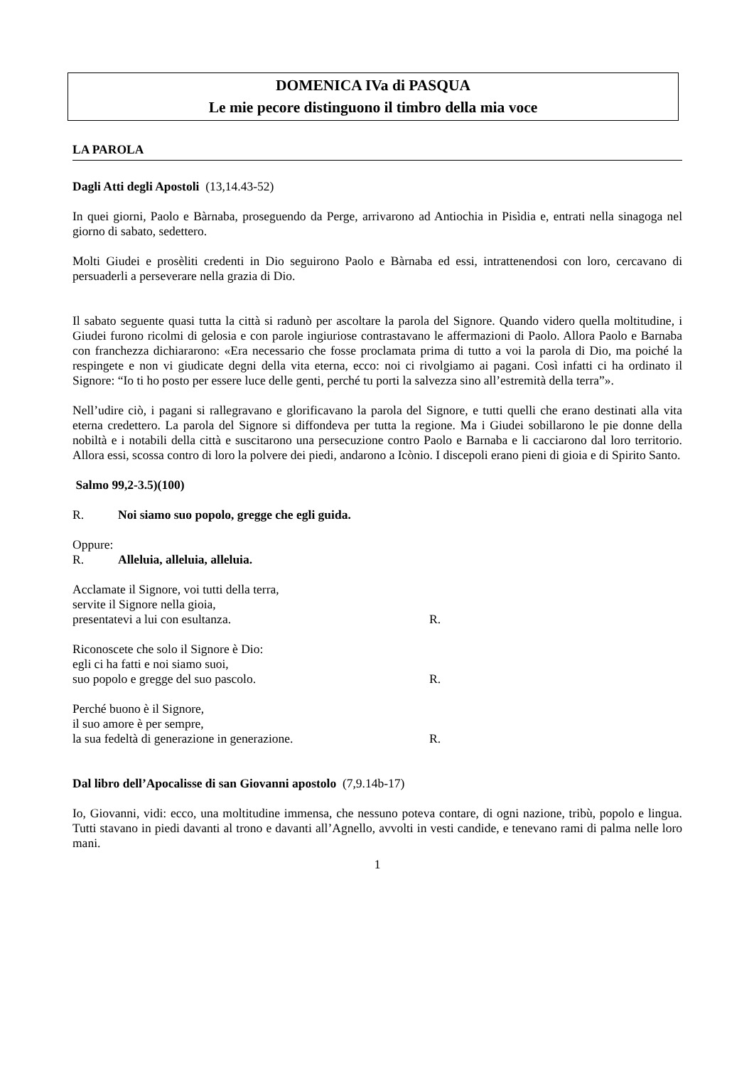DOMENICA IVa di PASQUA
Le mie pecore distinguono il timbro della mia voce
LA PAROLA
Dagli Atti degli Apostoli (13,14.43-52)
In quei giorni, Paolo e Bàrnaba, proseguendo da Perge, arrivarono ad Antiochia in Pisìdia e, entrati nella sinagoga nel giorno di sabato, sedettero.
Molti Giudei e prosèliti credenti in Dio seguirono Paolo e Bàrnaba ed essi, intrattenendosi con loro, cercavano di persuaderli a perseverare nella grazia di Dio.
Il sabato seguente quasi tutta la città si radunò per ascoltare la parola del Signore. Quando videro quella moltitudine, i Giudei furono ricolmi di gelosia e con parole ingiuriose contrastavano le affermazioni di Paolo. Allora Paolo e Barnaba con franchezza dichiararono: «Era necessario che fosse proclamata prima di tutto a voi la parola di Dio, ma poiché la respingete e non vi giudicate degni della vita eterna, ecco: noi ci rivolgiamo ai pagani. Così infatti ci ha ordinato il Signore: “Io ti ho posto per essere luce delle genti, perché tu porti la salvezza sino all’estremità della terra”».
Nell’udire ciò, i pagani si rallegravano e glorificavano la parola del Signore, e tutti quelli che erano destinati alla vita eterna credettero. La parola del Signore si diffondeva per tutta la regione. Ma i Giudei sobillarono le pie donne della nobiltà e i notabili della città e suscitarono una persecuzione contro Paolo e Barnaba e li cacciarono dal loro territorio. Allora essi, scossa contro di loro la polvere dei piedi, andarono a Icònio. I discepoli erano pieni di gioia e di Spirito Santo.
Salmo 99,2-3.5)(100)
R. Noi siamo suo popolo, gregge che egli guida.
Oppure:
R. Alleluia, alleluia, alleluia.
Acclamate il Signore, voi tutti della terra,
servite il Signore nella gioia,
presentatevi a lui con esultanza. R.
Riconoscete che solo il Signore è Dio:
egli ci ha fatti e noi siamo suoi,
suo popolo e gregge del suo pascolo. R.
Perché buono è il Signore,
il suo amore è per sempre,
la sua fedeltà di generazione in generazione. R.
Dal libro dell’Apocalisse di san Giovanni apostolo (7,9.14b-17)
Io, Giovanni, vidi: ecco, una moltitudine immensa, che nessuno poteva contare, di ogni nazione, tribù, popolo e lingua. Tutti stavano in piedi davanti al trono e davanti all’Agnello, avvolti in vesti candide, e tenevano rami di palma nelle loro mani.
1